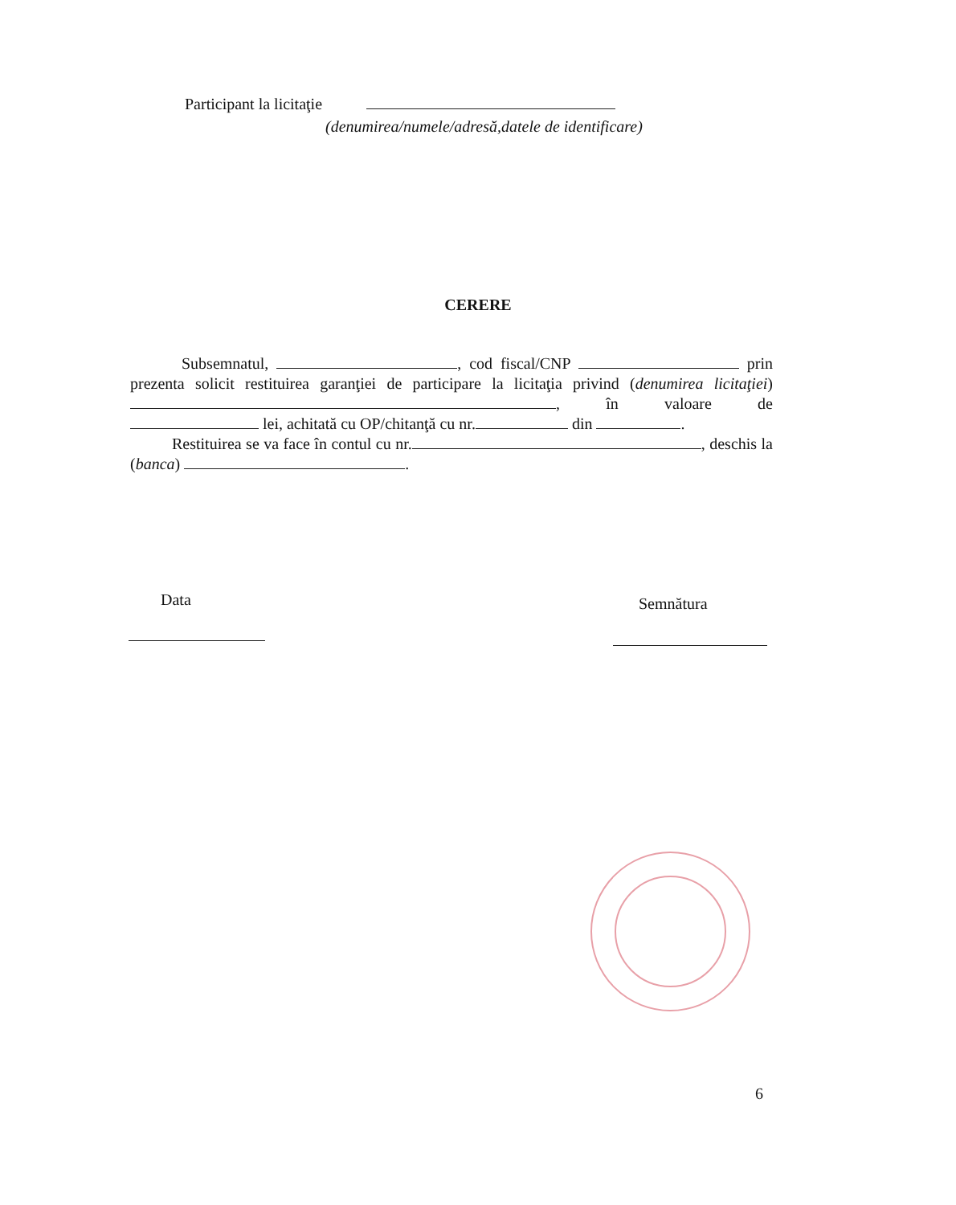Participant la licitaţie
(denumirea/numele/adresă,datele de identificare)
CERERE
Subsemnatul, , cod fiscal/CNP prin prezenta solicit restituirea garanţiei de participare la licitaţia privind (denumirea licitaţiei) , în valoare de lei, achitată cu OP/chitanţă cu nr. din .
Restituirea se va face în contul cu nr. , deschis la (banca) .
Data Semnătura
6